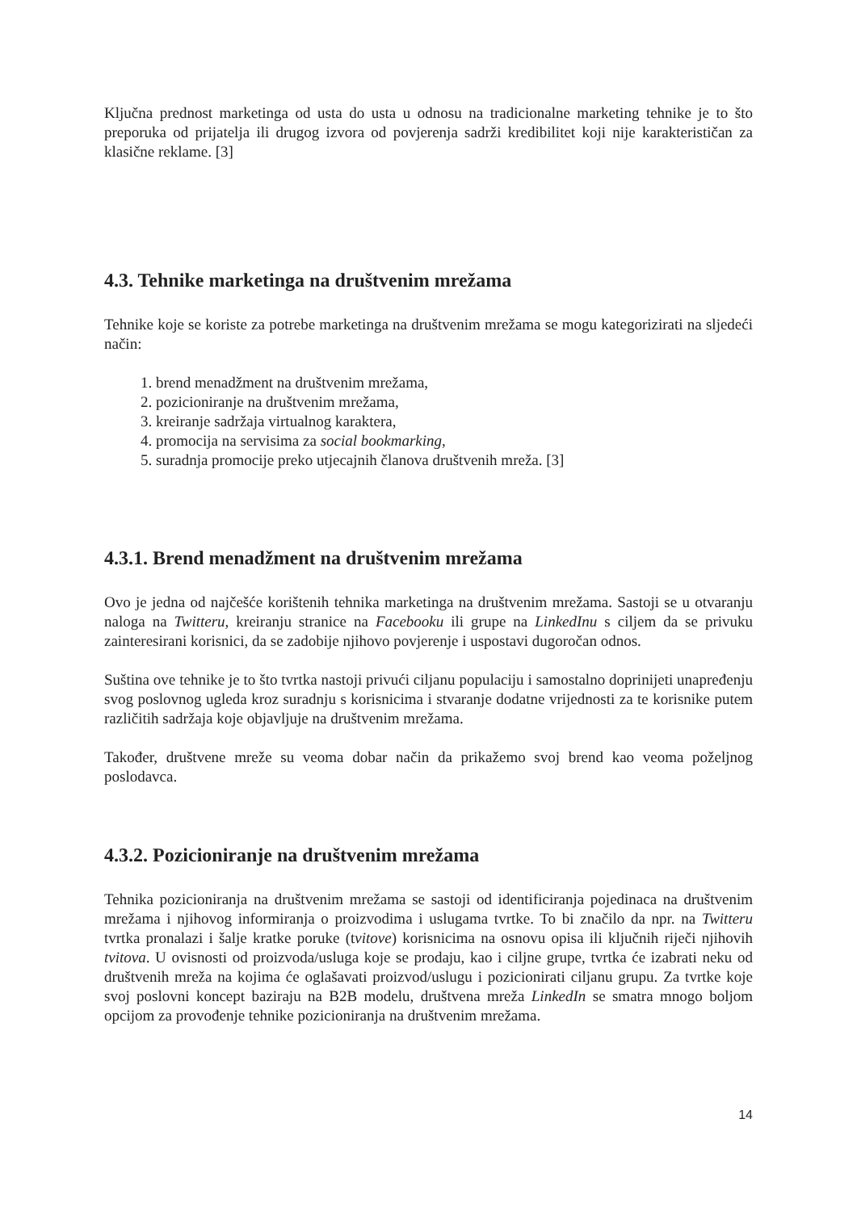Ključna prednost marketinga od usta do usta u odnosu na tradicionalne marketing tehnike je to što preporuka od prijatelja ili drugog izvora od povjerenja sadrži kredibilitet koji nije karakterističan za klasične reklame. [3]
4.3. Tehnike marketinga na društvenim mrežama
Tehnike koje se koriste za potrebe marketinga na društvenim mrežama se mogu kategorizirati na sljedeći način:
1. brend menadžment na društvenim mrežama,
2. pozicioniranje na društvenim mrežama,
3. kreiranje sadržaja virtualnog karaktera,
4. promocija na servisima za social bookmarking,
5. suradnja promocije preko utjecajnih članova društvenih mreža. [3]
4.3.1. Brend menadžment na društvenim mrežama
Ovo je jedna od najčešće korištenih tehnika marketinga na društvenim mrežama. Sastoji se u otvaranju naloga na Twitteru, kreiranju stranice na Facebooku ili grupe na LinkedInu s ciljem da se privuku zainteresirani korisnici, da se zadobije njihovo povjerenje i uspostavi dugoročan odnos.
Suština ove tehnike je to što tvrtka nastoji privući ciljanu populaciju i samostalno doprinijeti unapređenju svog poslovnog ugleda kroz suradnju s korisnicima i stvaranje dodatne vrijednosti za te korisnike putem različitih sadržaja koje objavljuje na društvenim mrežama.
Također, društvene mreže su veoma dobar način da prikažemo svoj brend kao veoma poželjnog poslodavca.
4.3.2. Pozicioniranje na društvenim mrežama
Tehnika pozicioniranja na društvenim mrežama se sastoji od identificiranja pojedinaca na društvenim mrežama i njihovog informiranja o proizvodima i uslugama tvrtke. To bi značilo da npr. na Twitteru tvrtka pronalazi i šalje kratke poruke (tvitove) korisnicima na osnovu opisa ili ključnih riječi njihovih tvitova. U ovisnosti od proizvoda/usluga koje se prodaju, kao i ciljne grupe, tvrtka će izabrati neku od društvenih mreža na kojima će oglašavati proizvod/uslugu i pozicionirati ciljanu grupu. Za tvrtke koje svoj poslovni koncept baziraju na B2B modelu, društvena mreža LinkedIn se smatra mnogo boljom opcijom za provođenje tehnike pozicioniranja na društvenim mrežama.
14